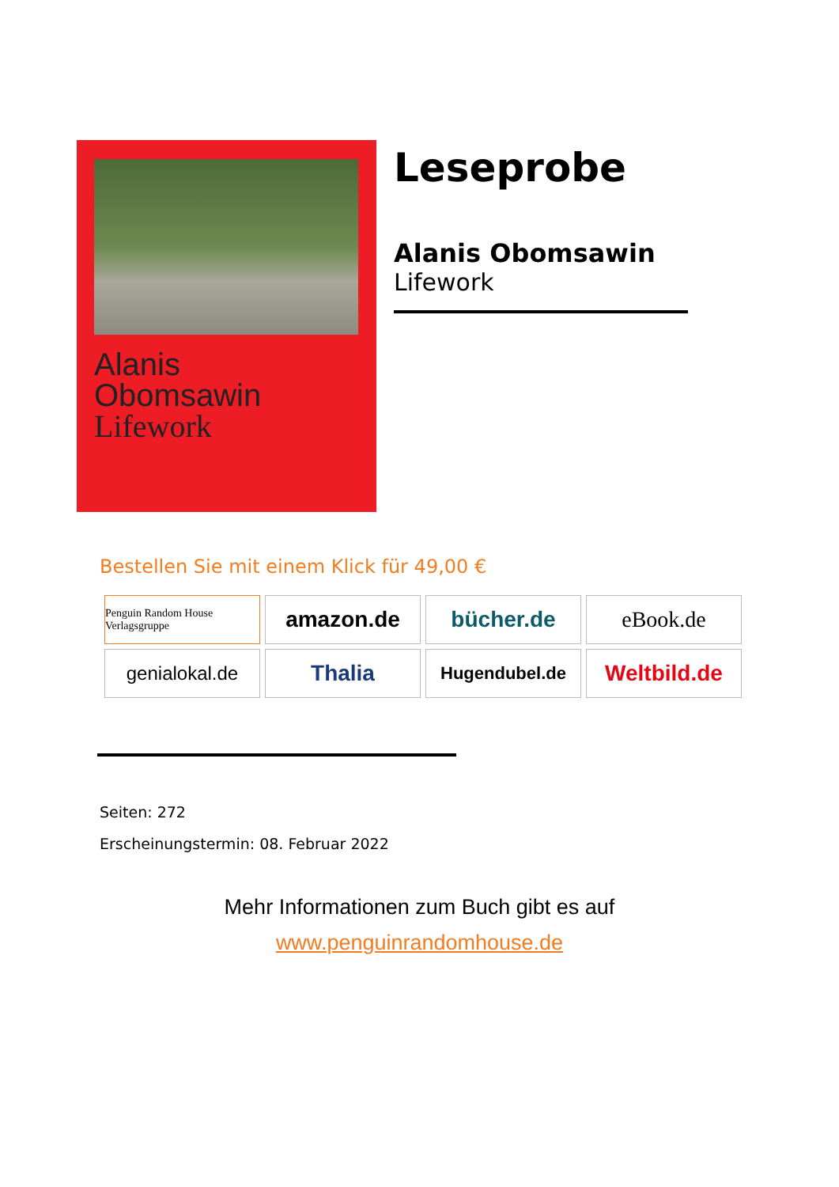Alanis
Obomsawin
Lifework
Leseprobe
Alanis Obomsawin
Lifework
Bestellen Sie mit einem Klick für 49,00 €
Penguin Random House Verlagsgruppe
amazon.de
bücher.de
eBook.de
genialokal.de
Thalia
Hugendubel.de
Weltbild.de
Seiten: 272
Erscheinungstermin: 08. Februar 2022
Mehr Informationen zum Buch gibt es auf
www.penguinrandomhouse.de